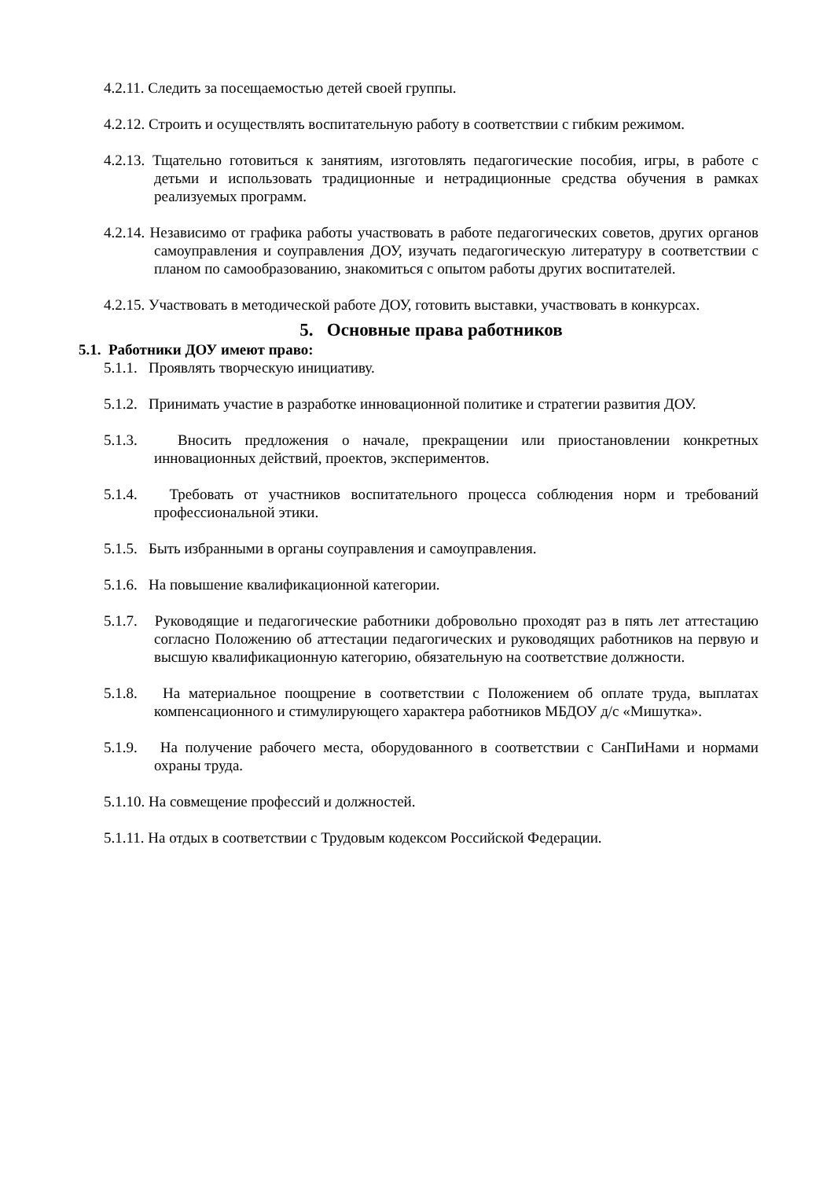4.2.11. Следить за посещаемостью детей своей группы.
4.2.12. Строить и осуществлять воспитательную работу в соответствии с гибким режимом.
4.2.13. Тщательно готовиться к занятиям, изготовлять педагогические пособия, игры, в работе с детьми и использовать традиционные и нетрадиционные средства обучения в рамках реализуемых программ.
4.2.14. Независимо от графика работы участвовать в работе педагогических советов, других органов самоуправления и соуправления ДОУ, изучать педагогическую литературу в соответствии с планом по самообразованию, знакомиться с опытом работы других воспитателей.
4.2.15. Участвовать в методической работе ДОУ, готовить выставки, участвовать в конкурсах.
5. Основные права работников
5.1. Работники ДОУ имеют право:
5.1.1. Проявлять творческую инициативу.
5.1.2. Принимать участие в разработке инновационной политике и стратегии развития ДОУ.
5.1.3. Вносить предложения о начале, прекращении или приостановлении конкретных инновационных действий, проектов, экспериментов.
5.1.4. Требовать от участников воспитательного процесса соблюдения норм и требований профессиональной этики.
5.1.5. Быть избранными в органы соуправления и самоуправления.
5.1.6. На повышение квалификационной категории.
5.1.7. Руководящие и педагогические работники добровольно проходят раз в пять лет аттестацию согласно Положению об аттестации педагогических и руководящих работников на первую и высшую квалификационную категорию, обязательную на соответствие должности.
5.1.8. На материальное поощрение в соответствии с Положением об оплате труда, выплатах компенсационного и стимулирующего характера работников МБДОУ д/с «Мишутка».
5.1.9. На получение рабочего места, оборудованного в соответствии с СанПиНами и нормами охраны труда.
5.1.10. На совмещение профессий и должностей.
5.1.11. На отдых в соответствии с Трудовым кодексом Российской Федерации.